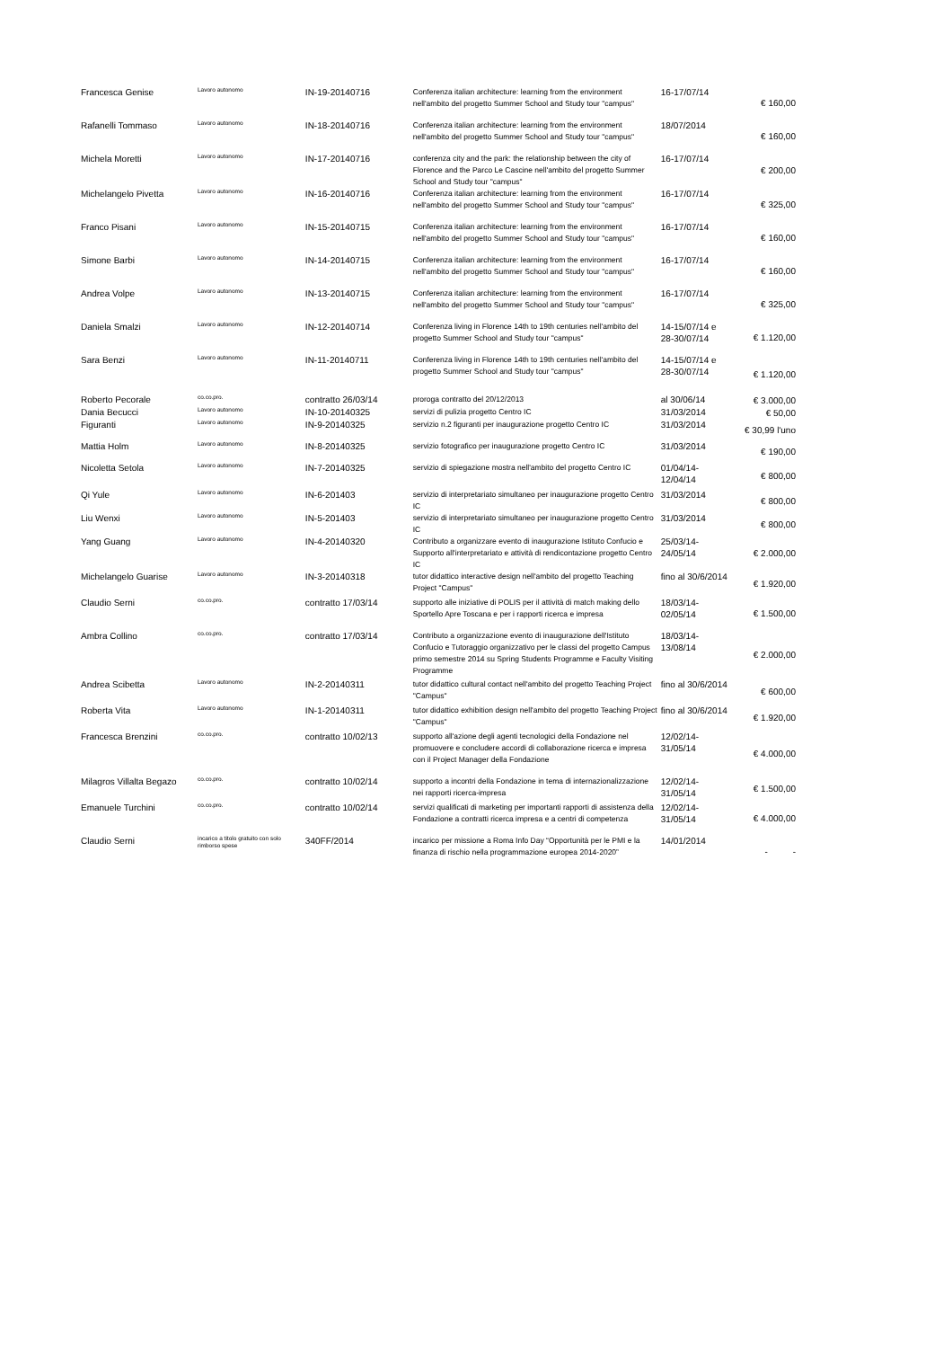| Francesca Genise | Lavoro autonomo | IN-19-20140716 | Conferenza italian architecture: learning from the environment nell'ambito del progetto Summer School and Study tour "campus" | 16-17/07/14 | € 160,00 |
| Rafanelli Tommaso | Lavoro autonomo | IN-18-20140716 | Conferenza italian architecture: learning from the environment nell'ambito del progetto Summer School and Study tour "campus" | 18/07/2014 | € 160,00 |
| Michela Moretti | Lavoro autonomo | IN-17-20140716 | conferenza city and the park: the relationship between the city of Florence and the Parco Le Cascine nell'ambito del progetto Summer School and Study tour "campus" | 16-17/07/14 | € 200,00 |
| Michelangelo Pivetta | Lavoro autonomo | IN-16-20140716 | Conferenza italian architecture: learning from the environment nell'ambito del progetto Summer School and Study tour "campus" | 16-17/07/14 | € 325,00 |
| Franco Pisani | Lavoro autonomo | IN-15-20140715 | Conferenza italian architecture: learning from the environment nell'ambito del progetto Summer School and Study tour "campus" | 16-17/07/14 | € 160,00 |
| Simone Barbi | Lavoro autonomo | IN-14-20140715 | Conferenza italian architecture: learning from the environment nell'ambito del progetto Summer School and Study tour "campus" | 16-17/07/14 | € 160,00 |
| Andrea Volpe | Lavoro autonomo | IN-13-20140715 | Conferenza italian architecture: learning from the environment nell'ambito del progetto Summer School and Study tour "campus" | 16-17/07/14 | € 325,00 |
| Daniela Smalzi | Lavoro autonomo | IN-12-20140714 | Conferenza living in Florence 14th to 19th centuries nell'ambito del progetto Summer School and Study tour "campus" | 14-15/07/14 e 28-30/07/14 | € 1.120,00 |
| Sara Benzi | Lavoro autonomo | IN-11-20140711 | Conferenza living in Florence 14th to 19th centuries nell'ambito del progetto Summer School and Study tour "campus" | 14-15/07/14 e 28-30/07/14 | € 1.120,00 |
| Roberto Pecorale | co.co.pro. | contratto 26/03/14 | proroga contratto del 20/12/2013 | al 30/06/14 | € 3.000,00 |
| Dania Becucci | Lavoro autonomo | IN-10-20140325 | servizi di pulizia progetto Centro IC | 31/03/2014 | € 50,00 |
| Figuranti | Lavoro autonomo | IN-9-20140325 | servizio n.2 figuranti per inaugurazione progetto Centro IC | 31/03/2014 | € 30,99 l'uno |
| Mattia Holm | Lavoro autonomo | IN-8-20140325 | servizio fotografico per inaugurazione progetto Centro IC | 31/03/2014 | € 190,00 |
| Nicoletta Setola | Lavoro autonomo | IN-7-20140325 | servizio di spiegazione mostra nell'ambito del progetto Centro IC | 01/04/14-12/04/14 | € 800,00 |
| Qi Yule | Lavoro autonomo | IN-6-201403 | servizio di interpretariato simultaneo per inaugurazione progetto Centro IC | 31/03/2014 | € 800,00 |
| Liu Wenxi | Lavoro autonomo | IN-5-201403 | servizio di interpretariato simultaneo per inaugurazione progetto Centro IC | 31/03/2014 | € 800,00 |
| Yang Guang | Lavoro autonomo | IN-4-20140320 | Contributo a organizzare evento di inaugurazione Istituto Confucio e Supporto all'interpretariato e attività di rendicontazione progetto Centro IC | 25/03/14-24/05/14 | € 2.000,00 |
| Michelangelo Guarise | Lavoro autonomo | IN-3-20140318 | tutor didattico interactive design nell'ambito del progetto Teaching Project "Campus" | fino al 30/6/2014 | € 1.920,00 |
| Claudio Serni | co.co.pro. | contratto 17/03/14 | supporto alle iniziative di POLIS per il attività di match making dello Sportello Apre Toscana e per i rapporti ricerca e impresa | 18/03/14-02/05/14 | € 1.500,00 |
| Ambra Collino | co.co.pro. | contratto 17/03/14 | Contributo a organizzazione evento di inaugurazione dell'Istituto Confucio e Tutoraggio organizzativo per le classi del progetto Campus primo semestre 2014 su Spring Students Programme e Faculty Visiting Programme | 18/03/14-13/08/14 | € 2.000,00 |
| Andrea Scibetta | Lavoro autonomo | IN-2-20140311 | tutor didattico cultural contact nell'ambito del progetto Teaching Project "Campus" | fino al 30/6/2014 | € 600,00 |
| Roberta Vita | Lavoro autonomo | IN-1-20140311 | tutor didattico exhibition design nell'ambito del progetto Teaching Project "Campus" | fino al 30/6/2014 | € 1.920,00 |
| Francesca Brenzini | co.co.pro. | contratto 10/02/13 | supporto all'azione degli agenti tecnologici della Fondazione nel promuovere e concludere accordi di collaborazione ricerca e impresa con il Project Manager della Fondazione | 12/02/14-31/05/14 | € 4.000,00 |
| Milagros Villalta Begazo | co.co.pro. | contratto 10/02/14 | supporto a incontri della Fondazione in tema di internazionalizzazione nei rapporti ricerca-impresa | 12/02/14-31/05/14 | € 1.500,00 |
| Emanuele Turchini | co.co.pro. | contratto 10/02/14 | servizi qualificati di marketing per importanti rapporti di assistenza della Fondazione a contratti ricerca impresa e a centri di competenza | 12/02/14-31/05/14 | € 4.000,00 |
| Claudio Serni | incarico a titolo gratuito con solo rimborso spese | 340FF/2014 | incarico per missione a Roma Info Day “Opportunità per le PMI e la finanza di rischio nella programmazione europea 2014-2020” | 14/01/2014 | - - |